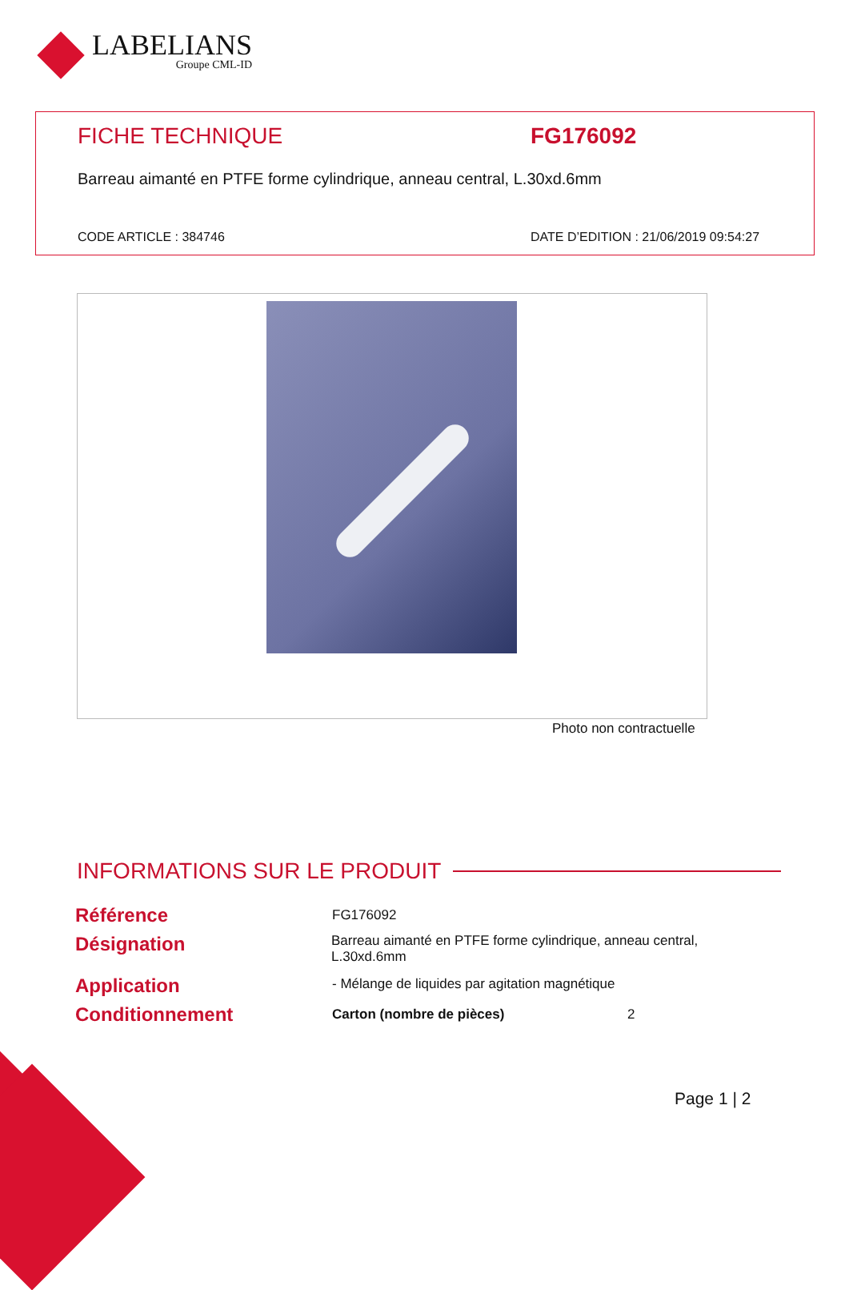LABELIANS
Groupe CML-ID
FICHE TECHNIQUE FG176092
Barreau aimanté en PTFE forme cylindrique, anneau central, L.30xd.6mm
CODE ARTICLE : 384746
DATE D’EDITION : 21/06/2019 09:54:27
Photo non contractuelle
INFORMATIONS SUR LE PRODUIT
| Référence | FG176092 | |
| Désignation | Barreau aimanté en PTFE forme cylindrique, anneau central, L.30xd.6mm | |
| Application | - Mélange de liquides par agitation magnétique | |
| Conditionnement | Carton (nombre de pièces) | 2 |
Page 1 | 2